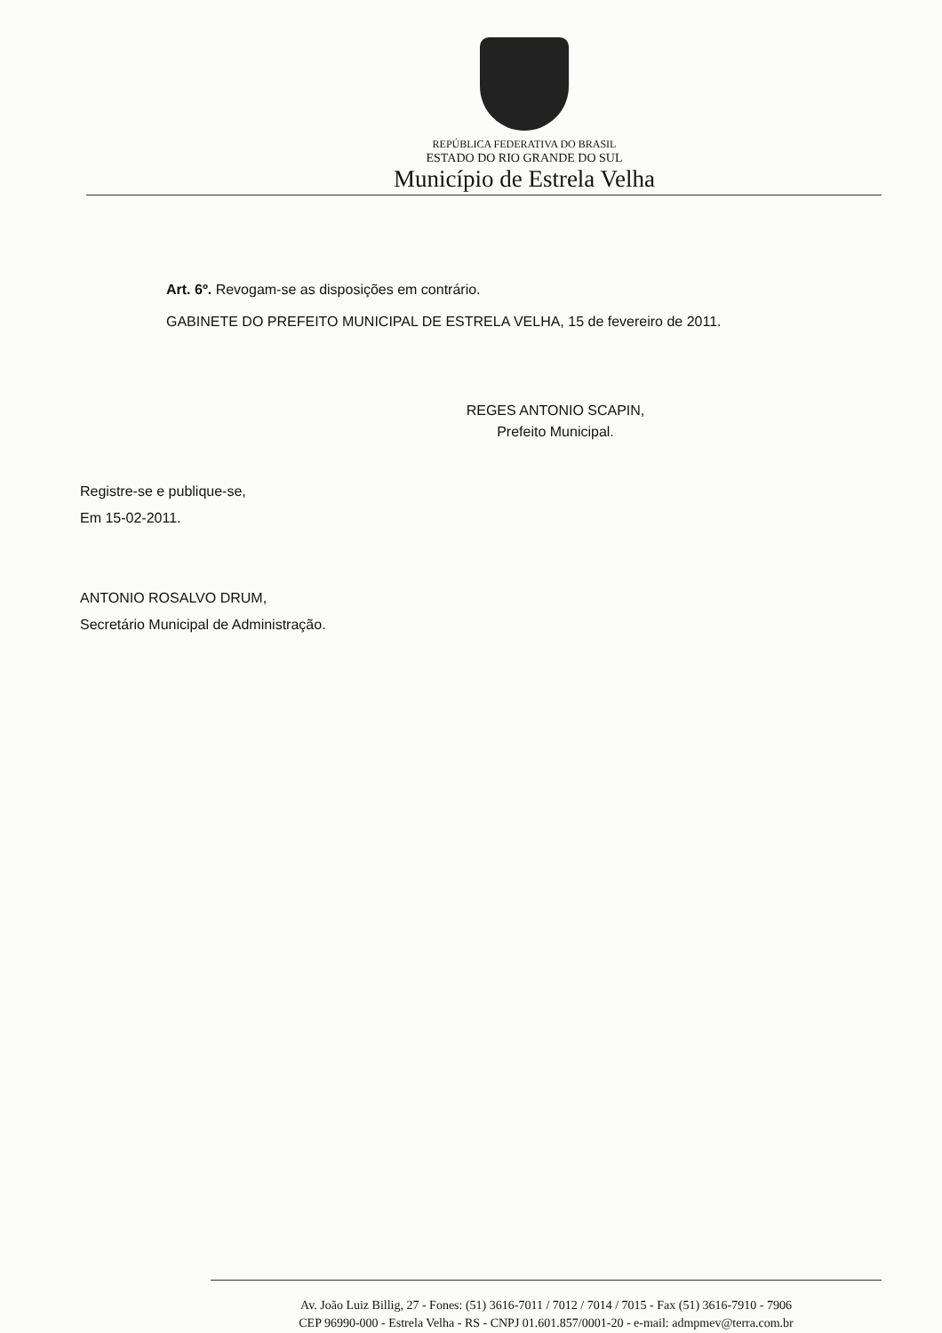REPÚBLICA FEDERATIVA DO BRASIL
ESTADO DO RIO GRANDE DO SUL
Município de Estrela Velha
Art. 6º. Revogam-se as disposições em contrário.
GABINETE DO PREFEITO MUNICIPAL DE ESTRELA VELHA, 15 de fevereiro de 2011.
REGES ANTONIO SCAPIN,
Prefeito Municipal.
Registre-se e publique-se,
Em 15-02-2011.
ANTONIO ROSALVO DRUM,
Secretário Municipal de Administração.
Av. João Luiz Billig, 27 - Fones: (51) 3616-7011 / 7012 / 7014 / 7015 - Fax (51) 3616-7910 - 7906
CEP 96990-000 - Estrela Velha - RS - CNPJ 01.601.857/0001-20 - e-mail: admpmev@terra.com.br